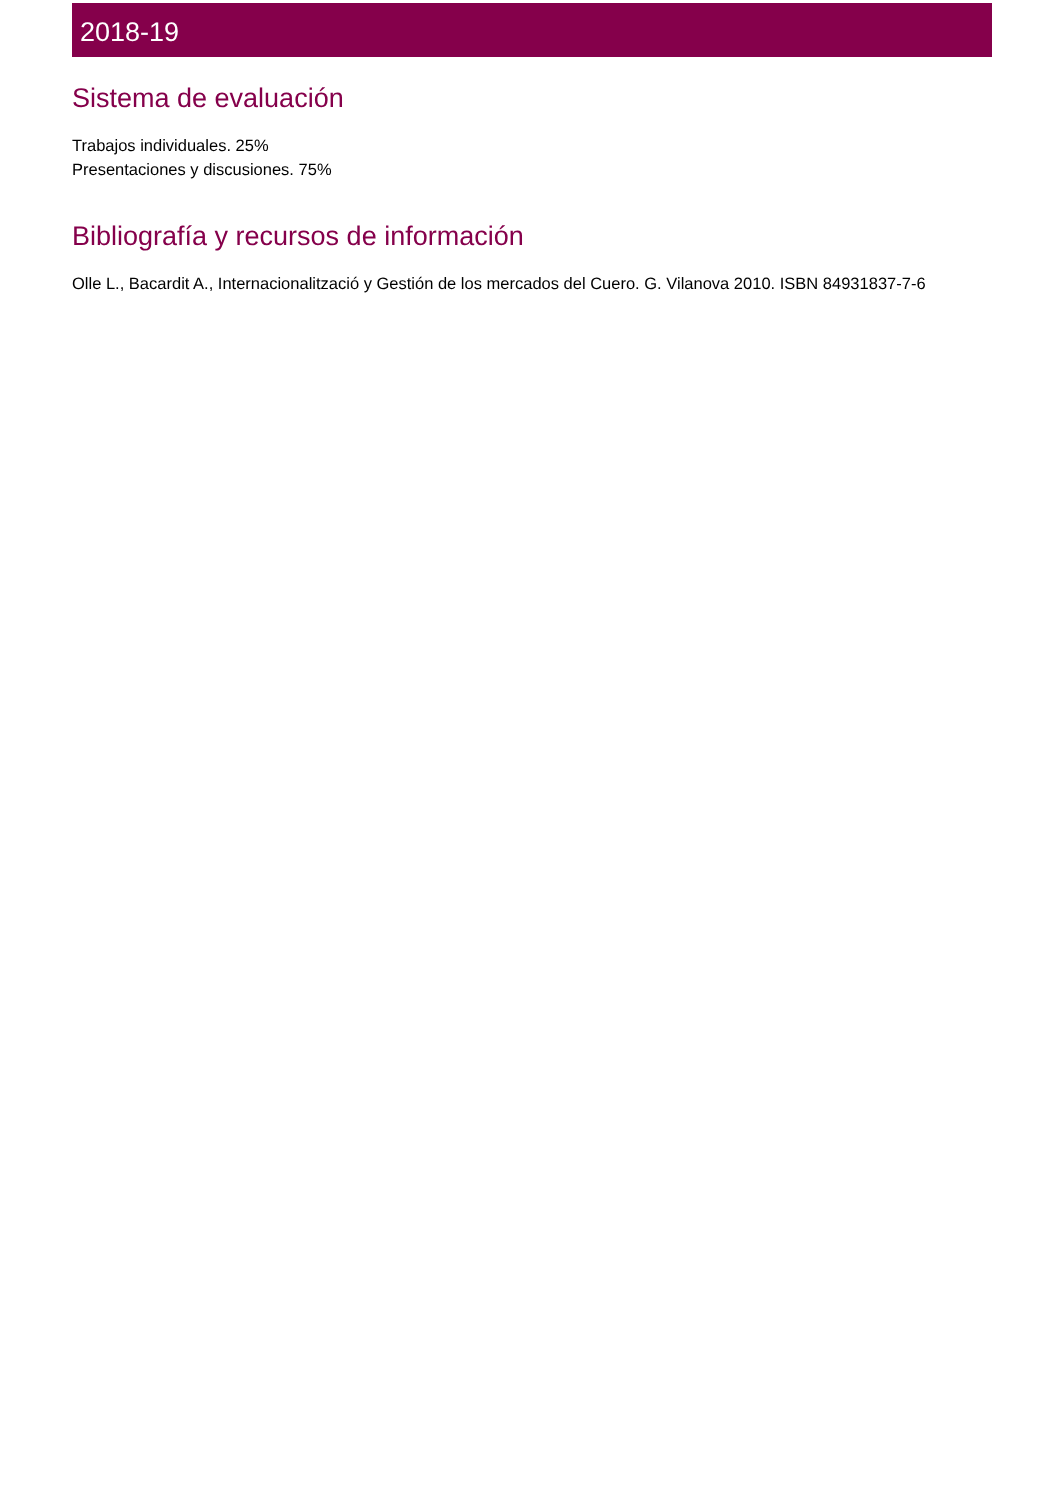2018-19
Sistema de evaluación
Trabajos individuales. 25%
Presentaciones y discusiones. 75%
Bibliografía y recursos de información
Olle L., Bacardit A., Internacionalització y Gestión de los mercados del Cuero. G. Vilanova 2010. ISBN 84931837-7-6